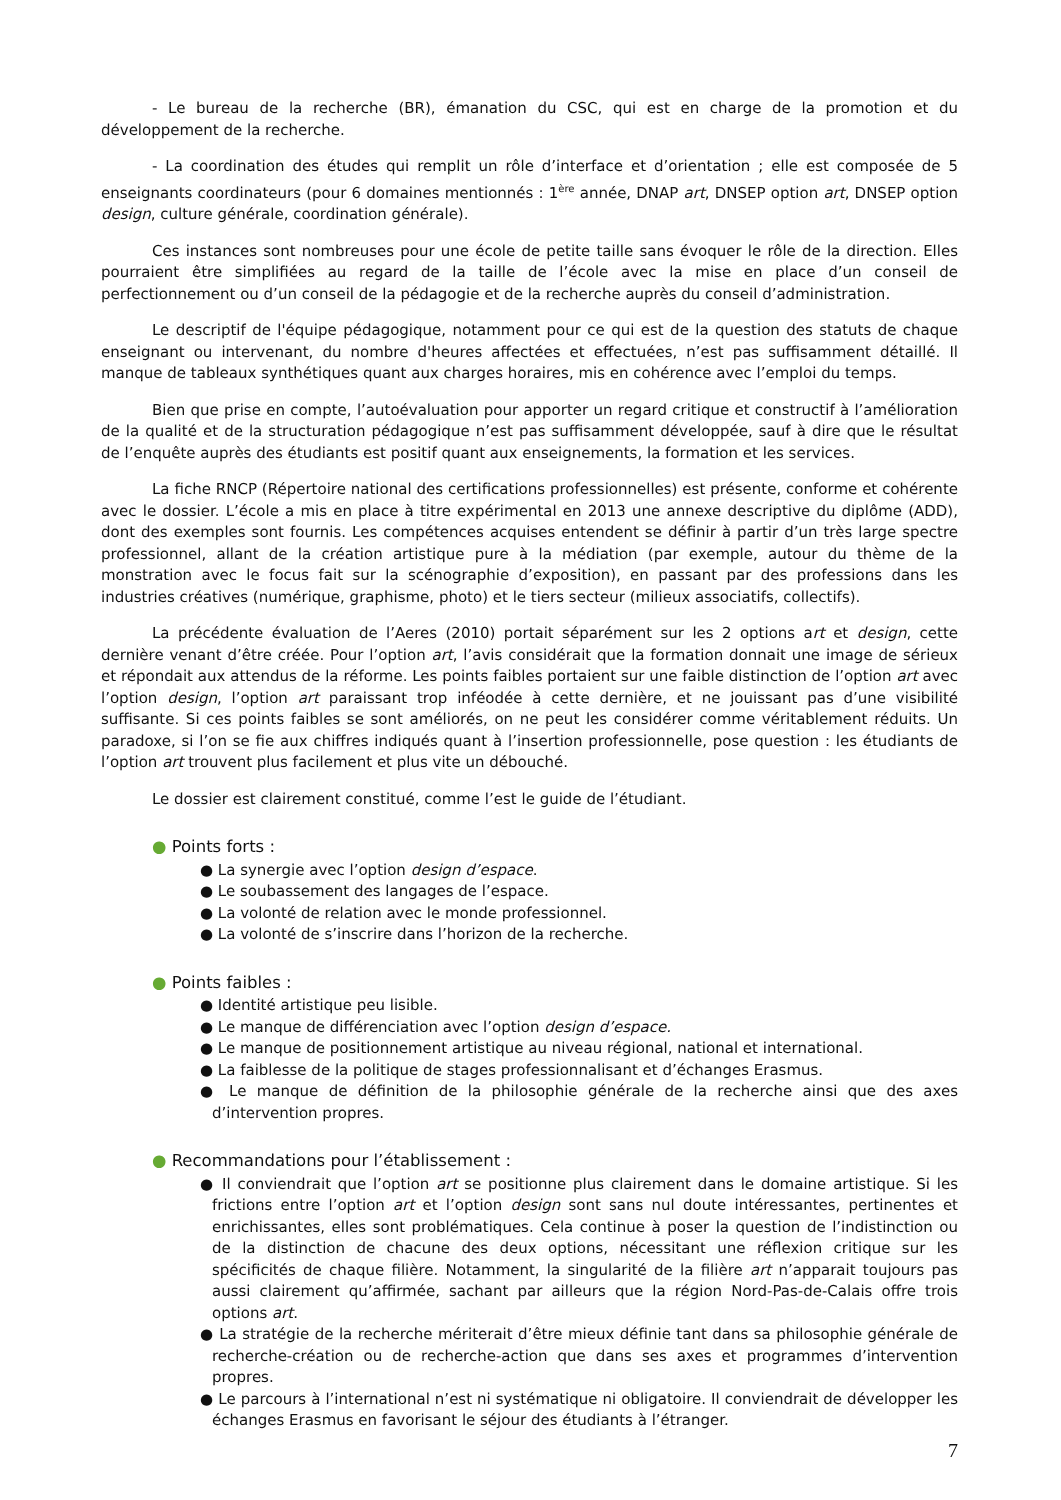- Le bureau de la recherche (BR), émanation du CSC, qui est en charge de la promotion et du développement de la recherche.
- La coordination des études qui remplit un rôle d’interface et d’orientation ; elle est composée de 5 enseignants coordinateurs (pour 6 domaines mentionnés : 1<sup>ère</sup> année, DNAP art, DNSEP option art, DNSEP option design, culture générale, coordination générale).
Ces instances sont nombreuses pour une école de petite taille sans évoquer le rôle de la direction. Elles pourraient être simplifiées au regard de la taille de l’école avec la mise en place d’un conseil de perfectionnement ou d’un conseil de la pédagogie et de la recherche auprès du conseil d’administration.
Le descriptif de l'équipe pédagogique, notamment pour ce qui est de la question des statuts de chaque enseignant ou intervenant, du nombre d'heures affectées et effectuées, n’est pas suffisamment détaillé. Il manque de tableaux synthétiques quant aux charges horaires, mis en cohérence avec l’emploi du temps.
Bien que prise en compte, l’autoévaluation pour apporter un regard critique et constructif à l’amélioration de la qualité et de la structuration pédagogique n’est pas suffisamment développée, sauf à dire que le résultat de l’enquête auprès des étudiants est positif quant aux enseignements, la formation et les services.
La fiche RNCP (Répertoire national des certifications professionnelles) est présente, conforme et cohérente avec le dossier. L’école a mis en place à titre expérimental en 2013 une annexe descriptive du diplôme (ADD), dont des exemples sont fournis. Les compétences acquises entendent se définir à partir d’un très large spectre professionnel, allant de la création artistique pure à la médiation (par exemple, autour du thème de la monstration avec le focus fait sur la scénographie d’exposition), en passant par des professions dans les industries créatives (numérique, graphisme, photo) et le tiers secteur (milieux associatifs, collectifs).
La précédente évaluation de l’Aeres (2010) portait séparément sur les 2 options art et design, cette dernière venant d’être créée. Pour l’option art, l’avis considérait que la formation donnait une image de sérieux et répondait aux attendus de la réforme. Les points faibles portaient sur une faible distinction de l’option art avec l’option design, l’option art paraissant trop inféodée à cette dernière, et ne jouissant pas d’une visibilité suffisante. Si ces points faibles se sont améliorés, on ne peut les considérer comme véritablement réduits. Un paradoxe, si l’on se fie aux chiffres indiqués quant à l’insertion professionnelle, pose question : les étudiants de l’option art trouvent plus facilement et plus vite un débouché.
Le dossier est clairement constitué, comme l’est le guide de l’étudiant.
● Points forts :
● La synergie avec l’option design d’espace.
● Le soubassement des langages de l’espace.
● La volonté de relation avec le monde professionnel.
● La volonté de s’inscrire dans l’horizon de la recherche.
● Points faibles :
● Identité artistique peu lisible.
● Le manque de différenciation avec l’option design d’espace.
● Le manque de positionnement artistique au niveau régional, national et international.
● La faiblesse de la politique de stages professionnalisant et d’échanges Erasmus.
● Le manque de définition de la philosophie générale de la recherche ainsi que des axes d’intervention propres.
● Recommandations pour l’établissement :
● Il conviendrait que l’option art se positionne plus clairement dans le domaine artistique. Si les frictions entre l’option art et l’option design sont sans nul doute intéressantes, pertinentes et enrichissantes, elles sont problématiques. Cela continue à poser la question de l’indistinction ou de la distinction de chacune des deux options, nécessitant une réflexion critique sur les spécificités de chaque filière. Notamment, la singularité de la filière art n’apparait toujours pas aussi clairement qu’affirmée, sachant par ailleurs que la région Nord-Pas-de-Calais offre trois options art.
● La stratégie de la recherche mériterait d’être mieux définie tant dans sa philosophie générale de recherche-création ou de recherche-action que dans ses axes et programmes d’intervention propres.
● Le parcours à l’international n’est ni systématique ni obligatoire. Il conviendrait de développer les échanges Erasmus en favorisant le séjour des étudiants à l’étranger.
7